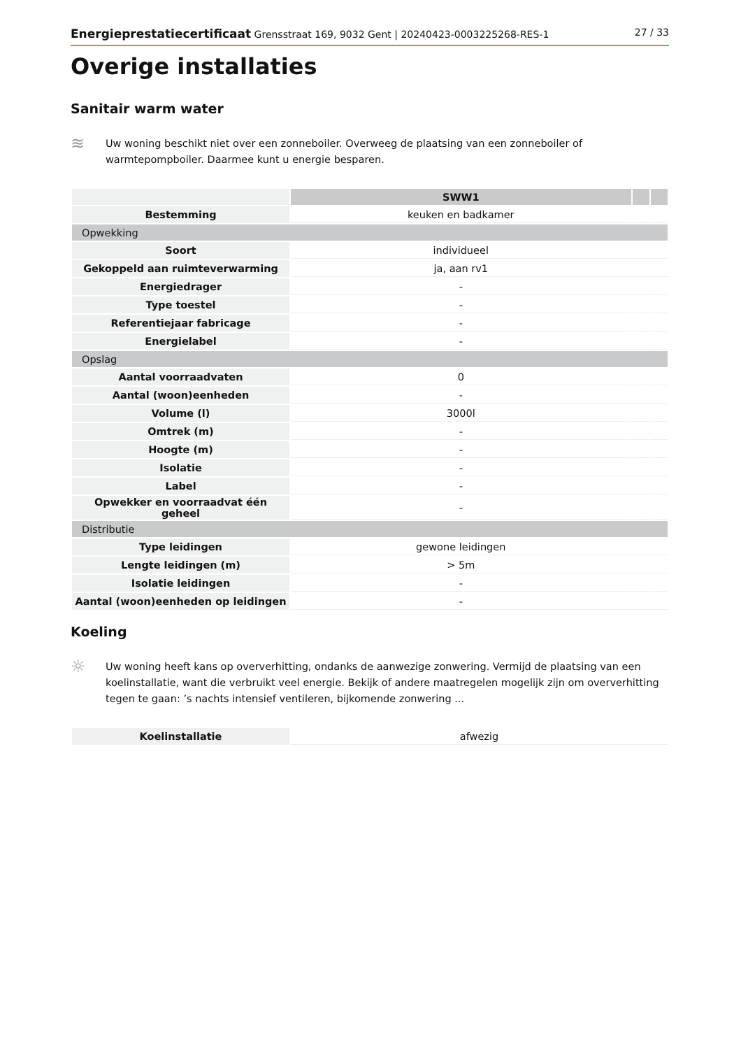Energieprestatiecertificaat Grensstraat 169, 9032 Gent | 20240423-0003225268-RES-1 27 / 33
Overige installaties
Sanitair warm water
≋
Uw woning beschikt niet over een zonneboiler. Overweeg de plaatsing van een zonneboiler of warmtepompboiler. Daarmee kunt u energie besparen.
| | SWW1 | | |
| Bestemming | keuken en badkamer | | |
| Opwekking | | | |
| Soort | individueel | | |
| Gekoppeld aan ruimteverwarming | ja, aan rv1 | | |
| Energiedrager | - | | |
| Type toestel | - | | |
| Referentiejaar fabricage | - | | |
| Energielabel | - | | |
| Opslag | | | |
| Aantal voorraadvaten | 0 | | |
| Aantal (woon)eenheden | - | | |
| Volume (l) | 3000l | | |
| Omtrek (m) | - | | |
| Hoogte (m) | - | | |
| Isolatie | - | | |
| Label | - | | |
| Opwekker en voorraadvat één geheel | - | | |
| Distributie | | | |
| Type leidingen | gewone leidingen | | |
| Lengte leidingen (m) | > 5m | | |
| Isolatie leidingen | - | | |
| Aantal (woon)eenheden op leidingen | - | | |
Koeling
☼
Uw woning heeft kans op oververhitting, ondanks de aanwezige zonwering. Vermijd de plaatsing van een koelinstallatie, want die verbruikt veel energie. Bekijk of andere maatregelen mogelijk zijn om oververhitting tegen te gaan: ’s nachts intensief ventileren, bijkomende zonwering ...
| Koelinstallatie | afwezig |